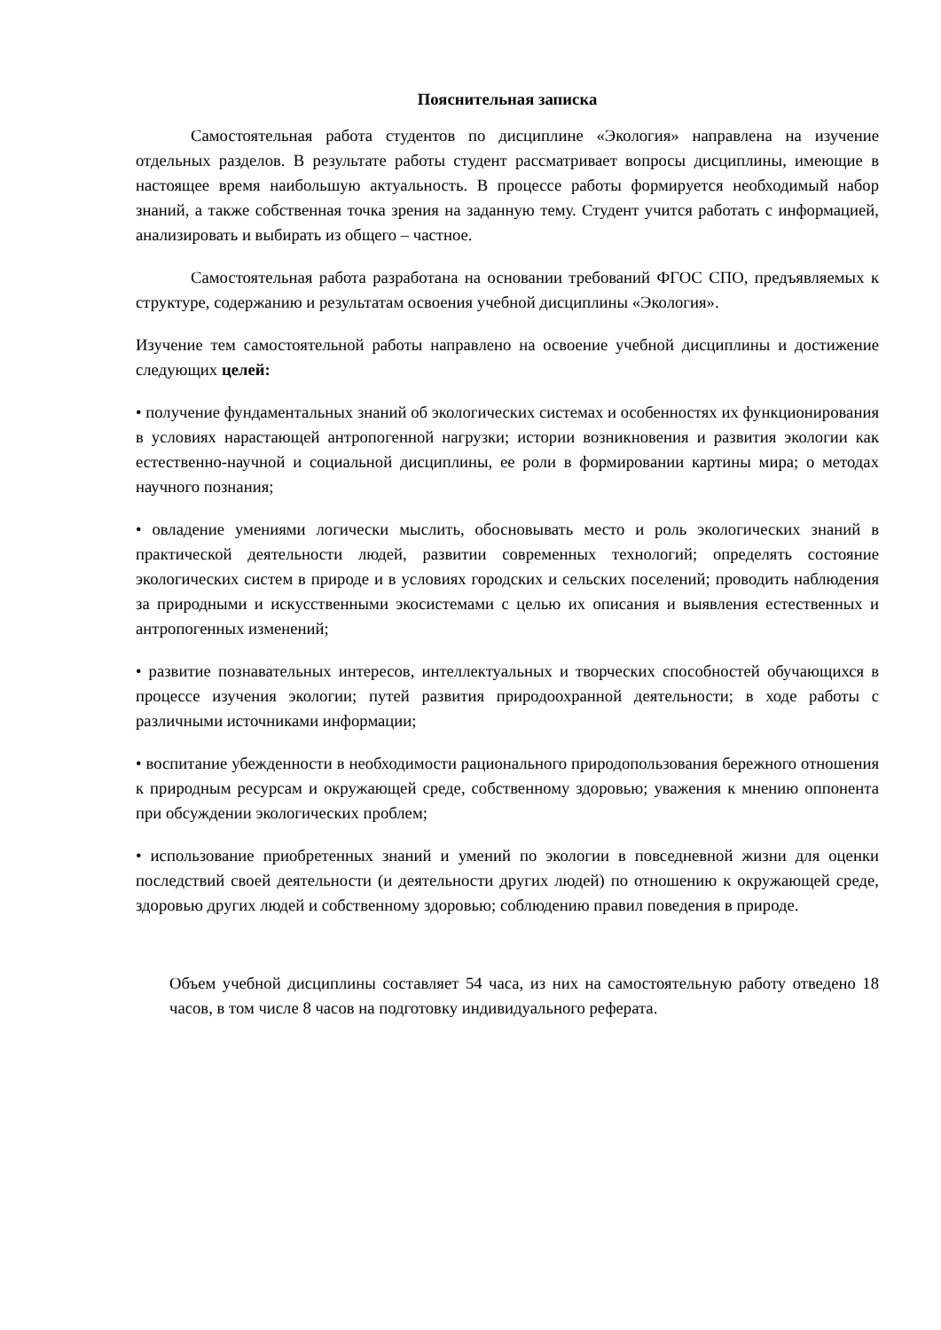Пояснительная записка
Самостоятельная работа студентов по дисциплине «Экология» направлена на изучение отдельных разделов. В результате работы студент рассматривает вопросы дисциплины, имеющие в настоящее время наибольшую актуальность. В процессе работы формируется необходимый набор знаний, а также собственная точка зрения на заданную тему. Студент учится работать с информацией, анализировать и выбирать из общего – частное.
Самостоятельная работа разработана на основании требований ФГОС СПО, предъявляемых к структуре, содержанию и результатам освоения учебной дисциплины «Экология».
Изучение тем самостоятельной работы направлено на освоение учебной дисциплины и достижение следующих целей:
• получение фундаментальных знаний об экологических системах и особенностях их функционирования в условиях нарастающей антропогенной нагрузки; истории возникновения и развития экологии как естественно-научной и социальной дисциплины, ее роли в формировании картины мира; о методах научного познания;
• овладение умениями логически мыслить, обосновывать место и роль экологических знаний в практической деятельности людей, развитии современных технологий; определять состояние экологических систем в природе и в условиях городских и сельских поселений; проводить наблюдения за природными и искусственными экосистемами с целью их описания и выявления естественных и антропогенных изменений;
• развитие познавательных интересов, интеллектуальных и творческих способностей обучающихся в процессе изучения экологии; путей развития природоохранной деятельности; в ходе работы с различными источниками информации;
• воспитание убежденности в необходимости рационального природопользования бережного отношения к природным ресурсам и окружающей среде, собственному здоровью; уважения к мнению оппонента при обсуждении экологических проблем;
• использование приобретенных знаний и умений по экологии в повседневной жизни для оценки последствий своей деятельности (и деятельности других людей) по отношению к окружающей среде, здоровью других людей и собственному здоровью; соблюдению правил поведения в природе.
Объем учебной дисциплины составляет 54 часа, из них на самостоятельную работу отведено 18 часов, в том числе 8 часов на подготовку индивидуального реферата.